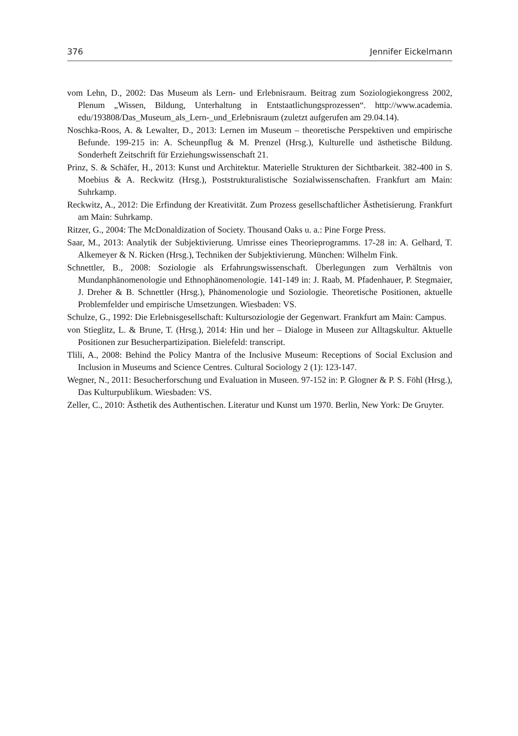376 Jennifer Eickelmann
vom Lehn, D., 2002: Das Museum als Lern- und Erlebnisraum. Beitrag zum Soziologiekongress 2002, Plenum „Wissen, Bildung, Unterhaltung in Entstaatlichungsprozessen“. http://www.academia. edu/193808/Das_Museum_als_Lern-_und_Erlebnisraum (zuletzt aufgerufen am 29.04.14).
Noschka-Roos, A. & Lewalter, D., 2013: Lernen im Museum – theoretische Perspektiven und empirische Befunde. 199-215 in: A. Scheunpflug & M. Prenzel (Hrsg.), Kulturelle und ästhetische Bildung. Sonderheft Zeitschrift für Erziehungswissenschaft 21.
Prinz, S. & Schäfer, H., 2013: Kunst und Architektur. Materielle Strukturen der Sichtbarkeit. 382-400 in S. Moebius & A. Reckwitz (Hrsg.), Poststrukturalistische Sozialwissenschaften. Frankfurt am Main: Suhrkamp.
Reckwitz, A., 2012: Die Erfindung der Kreativität. Zum Prozess gesellschaftlicher Ästhetisierung. Frankfurt am Main: Suhrkamp.
Ritzer, G., 2004: The McDonaldization of Society. Thousand Oaks u. a.: Pine Forge Press.
Saar, M., 2013: Analytik der Subjektivierung. Umrisse eines Theorieprogramms. 17-28 in: A. Gelhard, T. Alkemeyer & N. Ricken (Hrsg.), Techniken der Subjektivierung. München: Wilhelm Fink.
Schnettler, B., 2008: Soziologie als Erfahrungswissenschaft. Überlegungen zum Verhältnis von Mundanphänomenologie und Ethnophänomenologie. 141-149 in: J. Raab, M. Pfadenhauer, P. Stegmaier, J. Dreher & B. Schnettler (Hrsg.), Phänomenologie und Soziologie. Theoretische Positionen, aktuelle Problemfelder und empirische Umsetzungen. Wiesbaden: VS.
Schulze, G., 1992: Die Erlebnisgesellschaft: Kultursoziologie der Gegenwart. Frankfurt am Main: Campus.
von Stieglitz, L. & Brune, T. (Hrsg.), 2014: Hin und her – Dialoge in Museen zur Alltagskultur. Aktuelle Positionen zur Besucherpartizipation. Bielefeld: transcript.
Tlili, A., 2008: Behind the Policy Mantra of the Inclusive Museum: Receptions of Social Exclusion and Inclusion in Museums and Science Centres. Cultural Sociology 2 (1): 123-147.
Wegner, N., 2011: Besucherforschung und Evaluation in Museen. 97-152 in: P. Glogner & P. S. Föhl (Hrsg.), Das Kulturpublikum. Wiesbaden: VS.
Zeller, C., 2010: Ästhetik des Authentischen. Literatur und Kunst um 1970. Berlin, New York: De Gruyter.